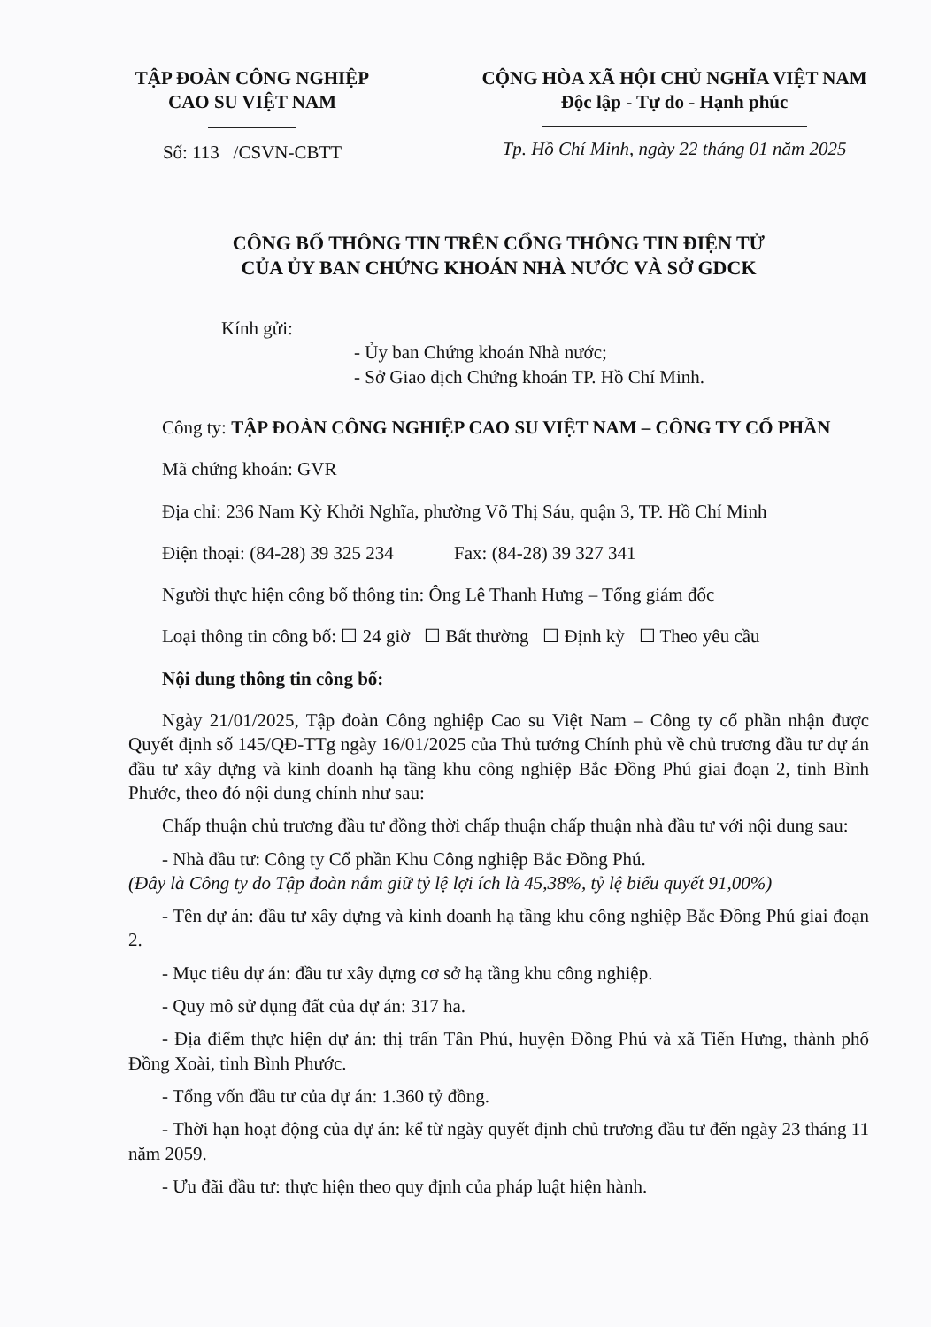TẬP ĐOÀN CÔNG NGHIỆP
CAO SU VIỆT NAM
Số: 113 /CSVN-CBTT
CỘNG HÒA XÃ HỘI CHỦ NGHĨA VIỆT NAM
Độc lập - Tự do - Hạnh phúc
Tp. Hồ Chí Minh, ngày 22 tháng 01 năm 2025
CÔNG BỐ THÔNG TIN TRÊN CỔNG THÔNG TIN ĐIỆN TỬ
CỦA ỦY BAN CHỨNG KHOÁN NHÀ NƯỚC VÀ SỞ GDCK
Kính gửi:
- Ủy ban Chứng khoán Nhà nước;
- Sở Giao dịch Chứng khoán TP. Hồ Chí Minh.
Công ty: TẬP ĐOÀN CÔNG NGHIỆP CAO SU VIỆT NAM – CÔNG TY CỔ PHẦN
Mã chứng khoán: GVR
Địa chỉ: 236 Nam Kỳ Khởi Nghĩa, phường Võ Thị Sáu, quận 3, TP. Hồ Chí Minh
Điện thoại: (84-28) 39 325 234 Fax: (84-28) 39 327 341
Người thực hiện công bố thông tin: Ông Lê Thanh Hưng – Tổng giám đốc
Loại thông tin công bố: ☐ 24 giờ ☐ Bất thường ☐ Định kỳ ☐ Theo yêu cầu
Nội dung thông tin công bố:
Ngày 21/01/2025, Tập đoàn Công nghiệp Cao su Việt Nam – Công ty cổ phần nhận được Quyết định số 145/QĐ-TTg ngày 16/01/2025 của Thủ tướng Chính phủ về chủ trương đầu tư dự án đầu tư xây dựng và kinh doanh hạ tầng khu công nghiệp Bắc Đồng Phú giai đoạn 2, tỉnh Bình Phước, theo đó nội dung chính như sau:
Chấp thuận chủ trương đầu tư đồng thời chấp thuận chấp thuận nhà đầu tư với nội dung sau:
- Nhà đầu tư: Công ty Cổ phần Khu Công nghiệp Bắc Đồng Phú.
(Đây là Công ty do Tập đoàn nắm giữ tỷ lệ lợi ích là 45,38%, tỷ lệ biểu quyết 91,00%)
- Tên dự án: đầu tư xây dựng và kinh doanh hạ tầng khu công nghiệp Bắc Đồng Phú giai đoạn 2.
- Mục tiêu dự án: đầu tư xây dựng cơ sở hạ tầng khu công nghiệp.
- Quy mô sử dụng đất của dự án: 317 ha.
- Địa điểm thực hiện dự án: thị trấn Tân Phú, huyện Đồng Phú và xã Tiến Hưng, thành phố Đồng Xoài, tỉnh Bình Phước.
- Tổng vốn đầu tư của dự án: 1.360 tỷ đồng.
- Thời hạn hoạt động của dự án: kể từ ngày quyết định chủ trương đầu tư đến ngày 23 tháng 11 năm 2059.
- Ưu đãi đầu tư: thực hiện theo quy định của pháp luật hiện hành.